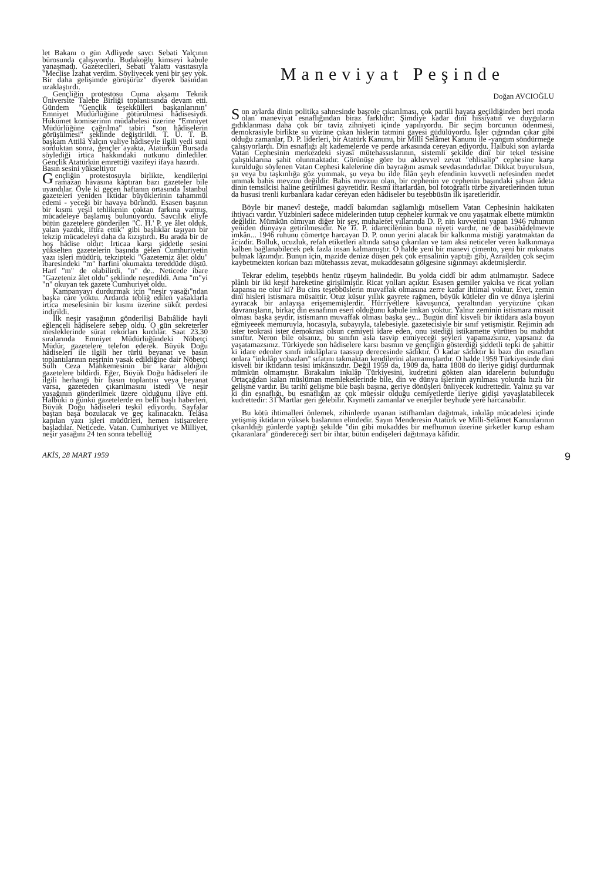let Bakanı o gün Adliyede savcı Sebati Yalçının bürosunda çalışıyordu. Budakoğlu kimseyi kabule yanaşmadı. Gazetecileri, Sebati Yalattı vasıtasıyla "Meclise İzahat verdim. Söyliyecek yeni bir şey yok. Bir daha gelişimde görüşürüz" diyerek basından uzaklaştırdı.
Gençliğin protestosu Cuma akşamı Teknik Üniversite Talebe Birliği toplantısında devam etti. Gündem "Gençlik teşekkülleri başkanlarının" Emniyet Müdürlüğüne götürülmesi hâdisesiydi. Hükümet komiserinin müdahelesi üzerine "Emniyet Müdürlüğüne çağrılma" tabiri "son hâdiselerin görüşülmesi" şeklinde değiştirildi. T. Ü. T. B. başkam Attilâ Yalçın valiye hâdiseyle ilgili yedi suni sorduktan sonra, gençler ayakta, Atatürkün Bursada söylediği irtica hakkındaki nutkunu dinlediler. Gençlik Atatürkün emrettiği vazifeyi ifaya hazırdı.
Basın sesini yükseltiyor
Gençliğin protestosuyla birlikte, kendilerini ramazan havasına kaptıran bazı gazeteler bile uyandılar. Öyle ki geçen haftanın ortasında İstanbul gazeteleri yeniden İktidar büyüklerinin tahammül edemi - yeceği bir havaya büründü. Esasen başının bir kısmı yeşil tehlikenin çoktan farkına varmış, mücadeleye başlamış bulunuyordu. Savcılık eliyle bütün gazetelere gönderilen "C. H.' P. ye âlet olduk, yalan yazdık, iftira ettik" gibi başlıklar taşıyan bir tekzip mücadeleyi daha da kızıştırdı. Bu arada bir de hoş hâdise oldır: İrticaa karşı şiddetle sesini yükselten gazetelerin başında gelen Cumhuriyetin yazı işleri müdürü, tekzipteki "Gazetemiz âlet oldu" ibaresindeki "m" harfini okumakta tereddüde düştü. Harf "m" de olabilirdi, "n" de.. Neticede ibare "Gazeteniz âlet oldu" şeklinde neşredildi. Ama "m"yi "n" okuyan tek gazete Cumhuriyet oldu.
Kampanyayı durdurmak için "neşir yasağı"ndan başka care yoktu. Ardarda tebliğ edilen yasaklarla irtica meselesinin bir kısmı üzerine sükût perdesi indirildi.
İlk neşir yasağının gönderilişi Babıâlide hayli eğlenceli hâdiselere sebep oldu. O gün sekreterler mesleklerinde sürat rekorları kırdılar. Saat 23.30 sıralarında Emniyet Müdürlüğündeki Nöbetçi Müdür, gazetelere telefon ederek. Büyük Doğu hâdiseleri ile ilgili her türlü beyanat ve basın toplantılarının neşrinin yasak edildiğine dair Nöbetçi Sulh Ceza Mahkemesinin bir karar aldığını gazetelere bildirdi. Eğer, Büyük Doğu hâdiseleri ile ilgili herhangi bir basın toplantısı veya beyanat varsa, gazeteden çıkarılmasını istedi Ve neşir yasağının gönderilmek üzere olduğunu ilâve etti. Halbuki o günkü gazetelerde en belli başlı haberleri, Büyük Doğu hâdiseleri teşkil ediyordu. Sayfalar baştan başa bozulacak ve geç kalınacaktı. Telâsa kapılan yazı işleri müdürleri, hemen istişarelere başladılar. Neticede. Vatan. Cumhuriyet ve Milliyet, neşir yasağını 24 ten sonra tebellüğ
Maneviyat Peşinde
Doğan AVCIOĞLU
Son aylarda dinin politika sahnesinde başrole çıkarılması, çok partili hayata geçildiğinden beri moda olan maneviyat esnaflığından biraz farklıdır: Şimdiye kadar dinî hissiyatın ve duyguların gıdıklanması daha çok bir taviz zihniyeti içinde yapılıyordu. Bir seçim borcunun ödenmesi, demokrasiyle birlikte su yüzüne çıkan hislerin tatmini gayesi güdülüyordu. İşler çığrından çıkar gibi olduğu zamanlar, D. P. liderleri, bir Atatürk Kanunu, bir Millî Selâmet Kanunu ile -yangım söndürmeğe çalışıyorlardı. Din esnaflığı alt kademelerde ve perde arkasında cereyan ediyordu. Halbuki son aylarda Vatan Cephesinin merkezdeki siyasî mütehassıslarının, sistemli şekilde dinî bir tekel tesisine çalıştıklarına şahit olunmaktadır. Görünüşe göre bu aklıevvel zevat "ehlisalip" cephesine karşı kurulduğu söylenen Vatan Cephesi kalelerine din bayrağını asmak sevdasındadırlar. Dikkat buyurulsun, şu veya bu taşkınlığa göz yummak, şu veya bu ilde filân şeyh efendinin kuvvetli nefesinden medet ummak bahis mevzuu değildir. Bahis mevzuu olan, bir cephenin ve cephenin başındaki şahsın âdeta dinin temsilcisi haline getirilmesi gayretidir. Resmî iftarlardan, bol fotoğraflı türbe ziyaretlerinden tutun da hususi trenli kurbanlara kadar cereyan eden hâdiseler bu teşebbüsün ilk işaretleridir.
Böyle bir manevî desteğe, maddî bakımdan sağlamlığı müsellem Vatan Cephesinin hakikaten ihtiyacı vardır. Yüzbinleri sadece midelerinden tutup cepheler kurmak ve onu yaşatmak elbette mümkün değildir. Mümkün olmıyan diğer bir şey, muhalefet yıllarında D. P. nin kuvvetini yapan 1946 ruhunun yeniden dünyaya getirilmesidir. Ne Ti. P. idarecilerinin buna niyeti vardır, ne de basübâdelmevte imkân... 1946 ruhunu cömertçe harcayan D. P. onun yerini alacak bir kalkınma mistiği yaratmaktan da âcizdir. Bolluk, ucuzluk, refah etiketleri altında satışa çıkarılan ve tam aksi neticeler veren kalkınmaya kalben bağlanabilecek pek fazla insan kalmamıştır. O halde yeni bir manevi çimento, yeni bir mıknatıs bulmak lâzımdır. Bunun için, mazide denize düsen pek çok emsalinin yaptığı gibi, Azrailden çok seçim kaybetmekten korkan bazı mütehassıs zevat, mukaddesatın gölgesine sığınmayı akdetmişlerdir.
Tekrar edelim, teşebbüs henüz rüşeym halindedir. Bu yolda ciddî bir adım atılmamıştır. Sadece plânlı bir iki keşif hareketine girişilmiştir. Ricat yolları açıktır. Esasen gemiler yakılsa ve ricat yolları kapansa ne olur ki? Bu cins teşebbüslerin muvaffak olmasına zerre kadar ihtimal yoktur. Evet, zemin dinî hisleri istismara müsaittir. Otuz küsur yıllık gayrete rağmen, büyük kütleler din ve dünya işlerini ayıracak bir anlayışa erişememişlerdir. Hürriyetlere kavuşunca, yeraltından yeryüzüne çıkan davranışların, birkaç din esnafının eseri olduğunu kabule imkan yoktur. Yalnız zeminin istismara müsait olması başka şeydir, istismarın muvaffak olması başka şey... Bugün dinî kisveli bir iktidara asla boyun eğmiyeeek memuruyla, hocasıyla, subayıyla, talebesiyle. gazetecisiyle bir sınıf yetişmiştir. Rejimin adı ister teokrasi ister demokrasi olsun cemiyeti idare eden, onu istediği istikamette yürüten bu mahdut sınıftır. Neron bile olsanız, bu sınıfın asla tasvip etmiyeceği şeyleri yapamazsınız, yapsanız da yaşatamazsınız. Türkiyede son hâdiselere karsı basmın ve gençliğin gösterdiği şiddetli tepki de şahittir ki idare edenler sınıfı inkılâplara taassup derecesinde sâdıktır. O kadar sâdıktır ki bazı din esnafları onlara "inkılâp yobazları'' sıfatını takmaktan kendilerini alamamışlardır. O halde 1959 Türkiyesinde dini kisveli bir iktidarın tesisi imkânsızdır. Değil 1959 da, 1909 da, hatta 1808 do ileriye gidişi durdurmak mümkün olmamıştır. Bırakalım inkılâp Türkiyesini, kudretini gökten alan idarelerin bulunduğu Ortaçağdan kalan müslüman memleketlerinde bile, din ve dünya işlerinin ayrılması yolunda hızlı bir gelişme vardır. Bu tarihî gelişme bile başlı başına, geriye dönüşleri önliyecek kudrettedir. Yalnız şu var ki din esnaflığı, bu esnaflığın az çok müessir olduğu cemiyetlerde ileriye gidişi yavaşlatabilecek kudrettedir: 31 Martlar geri gelebilir. Kıymetli zamanlar ve enerjiler beyhude yere harcanabilir.
Bu kötü ihtimalleri önlemek, zihinlerde uyanan istifhamları dağıtmak, inkılâp mücadelesi içinde yetişmiş iktidarın yüksek baslarının elindedir. Sayın Menderesin Atatürk ve Milli-Selâmet Kanunlarının çıkarıldığı günlerde yaptığı şekilde "din gibi mukaddes bir mefhumun üzerine şirketler kurup esham çıkaranlara" göndereceği sert bir ihtar, bütün endişeleri dağıtmaya kâfidir.
AKİS, 28 MART 1959 9